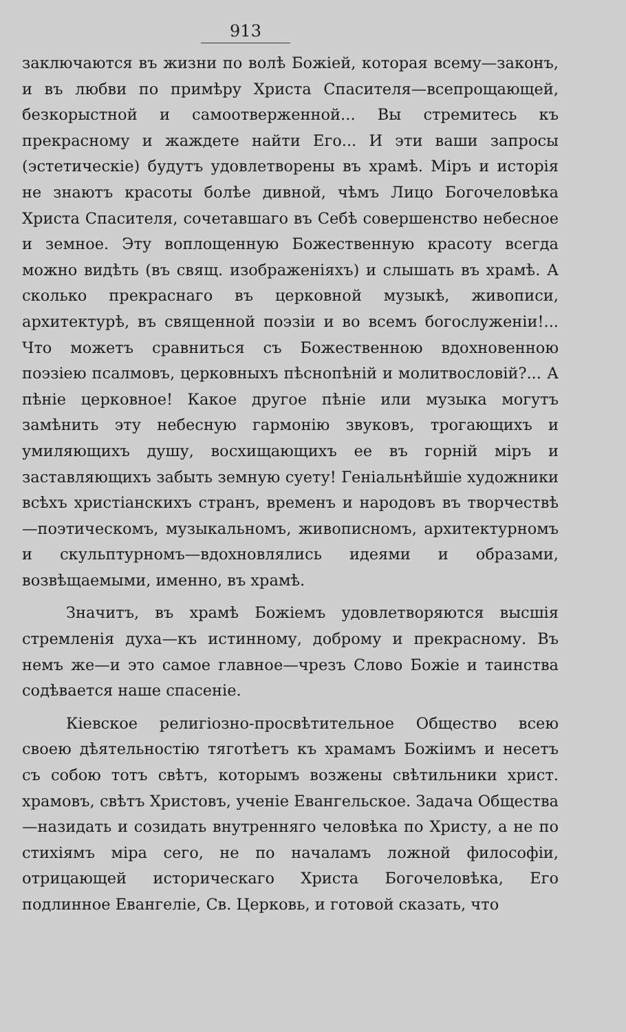913
заключаются въ жизни по волѣ Божіей, которая всему—законъ, и въ любви по примѣру Христа Спасителя—всепрощающей, безкорыстной и самоотверженной... Вы стремитесь къ прекрасному и жаждете найти Его... И эти ваши запросы (эстетическіе) будутъ удовлетворены въ храмѣ. Міръ и исторія не знаютъ красоты болѣе дивной, чѣмъ Лицо Богочеловѣка Христа Спасителя, сочетавшаго въ Себѣ совершенство небесное и земное. Эту воплощенную Божественную красоту всегда можно видѣть (въ свящ. изображеніяхъ) и слышать въ храмѣ. А сколько прекраснаго въ церковной музыкѣ, живописи, архитектурѣ, въ священной поэзіи и во всемъ богослуженіи!... Что можетъ сравниться съ Божественною вдохновенною поэзіею псалмовъ, церковныхъ пѣснопѣній и молитвословій?... А пѣніе церковное! Какое другое пѣніе или музыка могутъ замѣнить эту небесную гармонію звуковъ, трогающихъ и умиляющихъ душу, восхищающихъ ее въ горній міръ и заставляющихъ забыть земную суету! Геніальнѣйшіе художники всѣхъ христіанскихъ странъ, временъ и народовъ въ творчествѣ—поэтическомъ, музыкальномъ, живописномъ, архитектурномъ и скульптурномъ—вдохновлялись идеями и образами, возвѣщаемыми, именно, въ храмѣ.
Значитъ, въ храмѣ Божіемъ удовлетворяются высшія стремленія духа—къ истинному, доброму и прекрасному. Въ немъ же—и это самое главное—чрезъ Слово Божіе и таинства содѣвается наше спасеніе.
Кіевское религіозно-просвѣтительное Общество всею своею дѣятельностію тяготѣетъ къ храмамъ Божіимъ и несетъ съ собою тотъ свѣтъ, которымъ возжены свѣтильники христ. храмовъ, свѣтъ Христовъ, ученіе Евангельское. Задача Общества—назидать и созидать внутренняго человѣка по Христу, а не по стихіямъ міра сего, не по началамъ ложной философіи, отрицающей историческаго Христа Богочеловѣка, Его подлинное Евангеліе, Св. Церковь, и готовой сказать, что